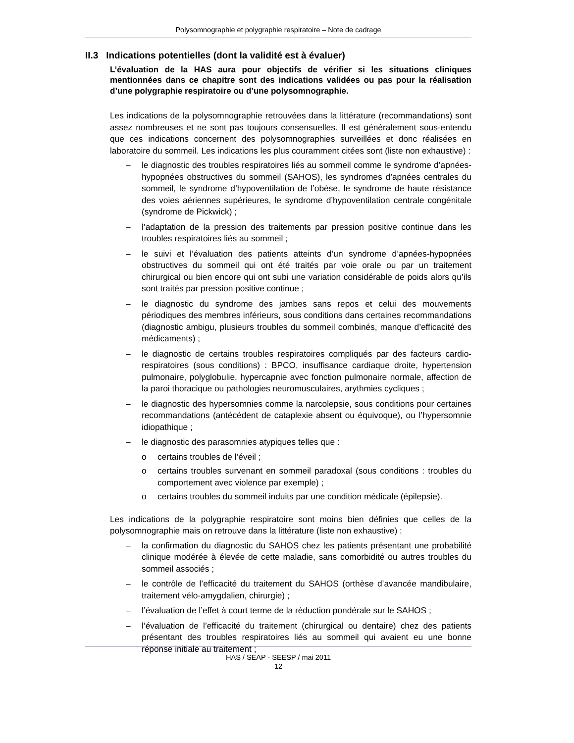Polysomnographie et polygraphie respiratoire – Note de cadrage
II.3 Indications potentielles (dont la validité est à évaluer)
L’évaluation de la HAS aura pour objectifs de vérifier si les situations cliniques mentionnées dans ce chapitre sont des indications validées ou pas pour la réalisation d’une polygraphie respiratoire ou d’une polysomnographie.
Les indications de la polysomnographie retrouvées dans la littérature (recommandations) sont assez nombreuses et ne sont pas toujours consensuelles. Il est généralement sous-entendu que ces indications concernent des polysomnographies surveillées et donc réalisées en laboratoire du sommeil. Les indications les plus couramment citées sont (liste non exhaustive) :
– le diagnostic des troubles respiratoires liés au sommeil comme le syndrome d’apnées-hypopnées obstructives du sommeil (SAHOS), les syndromes d’apnées centrales du sommeil, le syndrome d’hypoventilation de l’obèse, le syndrome de haute résistance des voies aériennes supérieures, le syndrome d’hypoventilation centrale congénitale (syndrome de Pickwick) ;
– l’adaptation de la pression des traitements par pression positive continue dans les troubles respiratoires liés au sommeil ;
– le suivi et l’évaluation des patients atteints d’un syndrome d’apnées-hypopnées obstructives du sommeil qui ont été traités par voie orale ou par un traitement chirurgical ou bien encore qui ont subi une variation considérable de poids alors qu’ils sont traités par pression positive continue ;
– le diagnostic du syndrome des jambes sans repos et celui des mouvements périodiques des membres inférieurs, sous conditions dans certaines recommandations (diagnostic ambigu, plusieurs troubles du sommeil combinés, manque d’efficacité des médicaments) ;
– le diagnostic de certains troubles respiratoires compliqués par des facteurs cardio-respiratoires (sous conditions) : BPCO, insuffisance cardiaque droite, hypertension pulmonaire, polyglobulie, hypercapnie avec fonction pulmonaire normale, affection de la paroi thoracique ou pathologies neuromusculaires, arythmies cycliques ;
– le diagnostic des hypersomnies comme la narcolepsie, sous conditions pour certaines recommandations (antécédent de cataplexie absent ou équivoque), ou l’hypersomnie idiopathique ;
– le diagnostic des parasomnies atypiques telles que :
o certains troubles de l’éveil ;
o certains troubles survenant en sommeil paradoxal (sous conditions : troubles du comportement avec violence par exemple) ;
o certains troubles du sommeil induits par une condition médicale (épilepsie).
Les indications de la polygraphie respiratoire sont moins bien définies que celles de la polysomnographie mais on retrouve dans la littérature (liste non exhaustive) :
– la confirmation du diagnostic du SAHOS chez les patients présentant une probabilité clinique modérée à élevée de cette maladie, sans comorbidité ou autres troubles du sommeil associés ;
– le contrôle de l’efficacité du traitement du SAHOS (orthèse d’avancée mandibulaire, traitement vélo-amygdalien, chirurgie) ;
– l’évaluation de l’effet à court terme de la réduction pondérale sur le SAHOS ;
– l’évaluation de l’efficacité du traitement (chirurgical ou dentaire) chez des patients présentant des troubles respiratoires liés au sommeil qui avaient eu une bonne réponse initiale au traitement ;
HAS / SEAP - SEESP / mai 2011
12